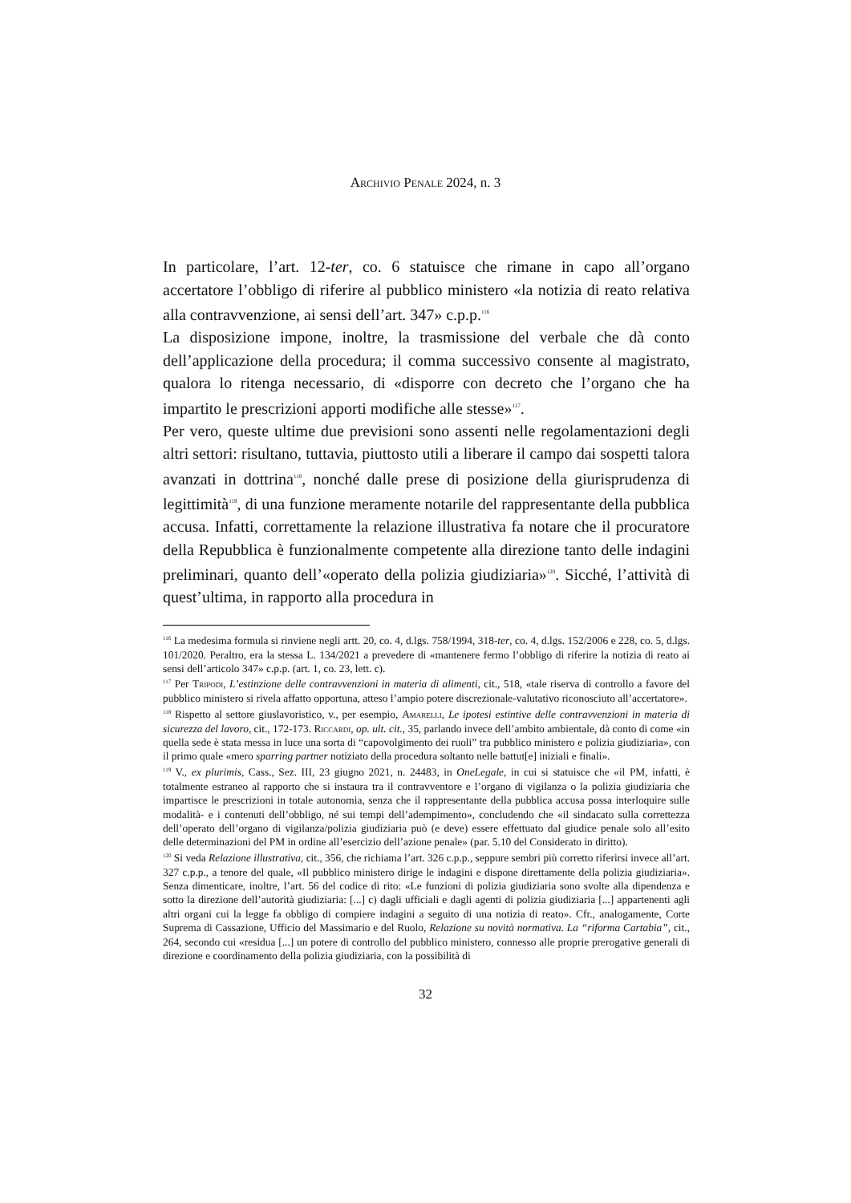Archivio Penale 2024, n. 3
In particolare, l’art. 12-ter, co. 6 statuisce che rimane in capo all’organo accertatore l’obbligo di riferire al pubblico ministero «la notizia di reato relativa alla contravvenzione, ai sensi dell’art. 347» c.p.p.<sup>116</sup>
La disposizione impone, inoltre, la trasmissione del verbale che dà conto dell’applicazione della procedura; il comma successivo consente al magistrato, qualora lo ritenga necessario, di «disporre con decreto che l’organo che ha impartito le prescrizioni apporti modifiche alle stesse»<sup>117</sup>.
Per vero, queste ultime due previsioni sono assenti nelle regolamentazioni degli altri settori: risultano, tuttavia, piuttosto utili a liberare il campo dai sospetti talora avanzati in dottrina<sup>118</sup>, nonché dalle prese di posizione della giurisprudenza di legittimità<sup>119</sup>, di una funzione meramente notarile del rappresentante della pubblica accusa. Infatti, correttamente la relazione illustrativa fa notare che il procuratore della Repubblica è funzionalmente competente alla direzione tanto delle indagini preliminari, quanto dell’«operato della polizia giudiziaria»<sup>120</sup>. Sicché, l’attività di quest’ultima, in rapporto alla procedura in
<sup>116</sup> La medesima formula si rinviene negli artt. 20, co. 4, d.lgs. 758/1994, 318-ter, co. 4, d.lgs. 152/2006 e 228, co. 5, d.lgs. 101/2020. Peraltro, era la stessa L. 134/2021 a prevedere di «mantenere fermo l’obbligo di riferire la notizia di reato ai sensi dell’articolo 347» c.p.p. (art. 1, co. 23, lett. c).
<sup>117</sup> Per Tripodi, L’estinzione delle contravvenzioni in materia di alimenti, cit., 518, «tale riserva di controllo a favore del pubblico ministero si rivela affatto opportuna, atteso l’ampio potere discrezionale-valutativo riconosciuto all’accertatore».
<sup>118</sup> Rispetto al settore giuslavoristico, v., per esempio, Amarelli, Le ipotesi estintive delle contravvenzioni in materia di sicurezza del lavoro, cit., 172-173. Riccardi, op. ult. cit., 35, parlando invece dell’ambito ambientale, dà conto di come «in quella sede è stata messa in luce una sorta di “capovolgimento dei ruoli” tra pubblico ministero e polizia giudiziaria», con il primo quale «mero sparring partner notiziato della procedura soltanto nelle battut[e] iniziali e finali».
<sup>119</sup> V., ex plurimis, Cass., Sez. III, 23 giugno 2021, n. 24483, in OneLegale, in cui si statuisce che «il PM, infatti, è totalmente estraneo al rapporto che si instaura tra il contravventore e l’organo di vigilanza o la polizia giudiziaria che impartisce le prescrizioni in totale autonomia, senza che il rappresentante della pubblica accusa possa interloquire sulle modalità- e i contenuti dell’obbligo, né sui tempi dell’adempimento», concludendo che «il sindacato sulla correttezza dell’operato dell’organo di vigilanza/polizia giudiziaria può (e deve) essere effettuato dal giudice penale solo all’esito delle determinazioni del PM in ordine all’esercizio dell’azione penale» (par. 5.10 del Considerato in diritto).
<sup>120</sup> Si veda Relazione illustrativa, cit., 356, che richiama l’art. 326 c.p.p., seppure sembri più corretto riferirsi invece all’art. 327 c.p.p., a tenore del quale, «Il pubblico ministero dirige le indagini e dispone direttamente della polizia giudiziaria». Senza dimenticare, inoltre, l’art. 56 del codice di rito: «Le funzioni di polizia giudiziaria sono svolte alla dipendenza e sotto la direzione dell’autorità giudiziaria: [...] c) dagli ufficiali e dagli agenti di polizia giudiziaria [...] appartenenti agli altri organi cui la legge fa obbligo di compiere indagini a seguito di una notizia di reato». Cfr., analogamente, Corte Suprema di Cassazione, Ufficio del Massimario e del Ruolo, Relazione su novità normativa. La “riforma Cartabia”, cit., 264, secondo cui «residua [...] un potere di controllo del pubblico ministero, connesso alle proprie prerogative generali di direzione e coordinamento della polizia giudiziaria, con la possibilità di
32